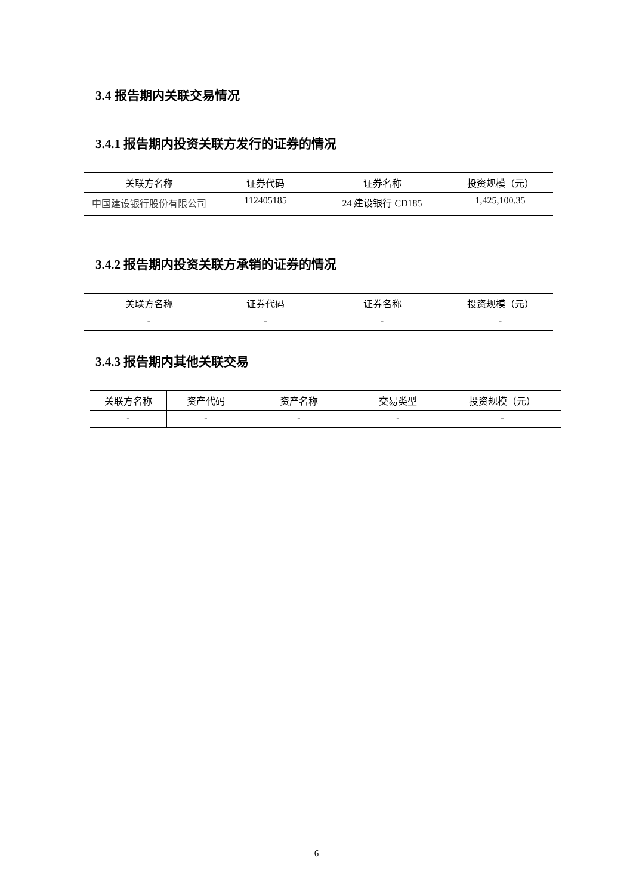3.4 报告期内关联交易情况
3.4.1 报告期内投资关联方发行的证券的情况
| 关联方名称 | 证券代码 | 证券名称 | 投资规模（元） |
| --- | --- | --- | --- |
| 中国建设银行股份有限公司 | 112405185 | 24 建设银行 CD185 | 1,425,100.35 |
3.4.2 报告期内投资关联方承销的证券的情况
| 关联方名称 | 证券代码 | 证券名称 | 投资规模（元） |
| --- | --- | --- | --- |
| - | - | - | - |
3.4.3 报告期内其他关联交易
| 关联方名称 | 资产代码 | 资产名称 | 交易类型 | 投资规模（元） |
| --- | --- | --- | --- | --- |
| - | - | - | - | - |
6